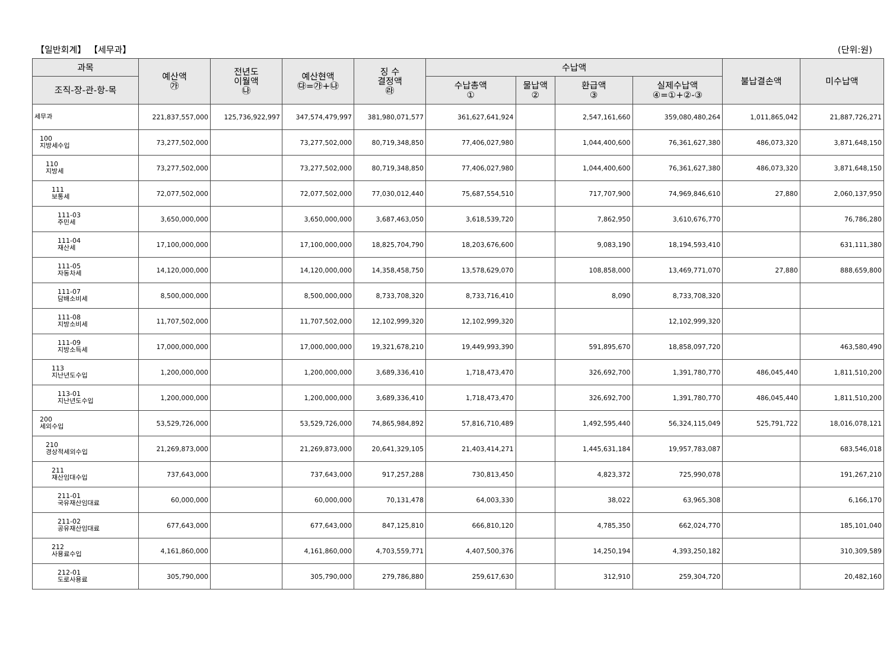【일반회계】 【세무과】 (단위:원)
| 과목 | 예산액 ㉮ | 전년도 이월액 ㉯ | 예산현액 ㉰=㉮+㉯ | 징 수 결정액 ㉱ | 수납액 | | | | 불납결손액 | 미수납액 |
| --- | --- | --- | --- | --- | --- | --- | --- | --- | --- | --- |
| 조직-장-관-항-목 | | | | | 수납총액 ① | 물납액 ② | 환급액 ③ | 실제수납액 ④=①+②-③ | | |
| 세무과 | 221,837,557,000 | 125,736,922,997 | 347,574,479,997 | 381,980,071,577 | 361,627,641,924 | | 2,547,161,660 | 359,080,480,264 | 1,011,865,042 | 21,887,726,271 |
| 100 지방세수입 | 73,277,502,000 | | 73,277,502,000 | 80,719,348,850 | 77,406,027,980 | | 1,044,400,600 | 76,361,627,380 | 486,073,320 | 3,871,648,150 |
| 110 지방세 | 73,277,502,000 | | 73,277,502,000 | 80,719,348,850 | 77,406,027,980 | | 1,044,400,600 | 76,361,627,380 | 486,073,320 | 3,871,648,150 |
| 111 보통세 | 72,077,502,000 | | 72,077,502,000 | 77,030,012,440 | 75,687,554,510 | | 717,707,900 | 74,969,846,610 | 27,880 | 2,060,137,950 |
| 111-03 주민세 | 3,650,000,000 | | 3,650,000,000 | 3,687,463,050 | 3,618,539,720 | | 7,862,950 | 3,610,676,770 | | 76,786,280 |
| 111-04 재산세 | 17,100,000,000 | | 17,100,000,000 | 18,825,704,790 | 18,203,676,600 | | 9,083,190 | 18,194,593,410 | | 631,111,380 |
| 111-05 자동차세 | 14,120,000,000 | | 14,120,000,000 | 14,358,458,750 | 13,578,629,070 | | 108,858,000 | 13,469,771,070 | 27,880 | 888,659,800 |
| 111-07 담배소비세 | 8,500,000,000 | | 8,500,000,000 | 8,733,708,320 | 8,733,716,410 | | 8,090 | 8,733,708,320 | | |
| 111-08 지방소비세 | 11,707,502,000 | | 11,707,502,000 | 12,102,999,320 | 12,102,999,320 | | | 12,102,999,320 | | |
| 111-09 지방소득세 | 17,000,000,000 | | 17,000,000,000 | 19,321,678,210 | 19,449,993,390 | | 591,895,670 | 18,858,097,720 | | 463,580,490 |
| 113 지난년도수입 | 1,200,000,000 | | 1,200,000,000 | 3,689,336,410 | 1,718,473,470 | | 326,692,700 | 1,391,780,770 | 486,045,440 | 1,811,510,200 |
| 113-01 지난년도수입 | 1,200,000,000 | | 1,200,000,000 | 3,689,336,410 | 1,718,473,470 | | 326,692,700 | 1,391,780,770 | 486,045,440 | 1,811,510,200 |
| 200 세외수입 | 53,529,726,000 | | 53,529,726,000 | 74,865,984,892 | 57,816,710,489 | | 1,492,595,440 | 56,324,115,049 | 525,791,722 | 18,016,078,121 |
| 210 경상적세외수입 | 21,269,873,000 | | 21,269,873,000 | 20,641,329,105 | 21,403,414,271 | | 1,445,631,184 | 19,957,783,087 | | 683,546,018 |
| 211 재산임대수입 | 737,643,000 | | 737,643,000 | 917,257,288 | 730,813,450 | | 4,823,372 | 725,990,078 | | 191,267,210 |
| 211-01 국유재산임대료 | 60,000,000 | | 60,000,000 | 70,131,478 | 64,003,330 | | 38,022 | 63,965,308 | | 6,166,170 |
| 211-02 공유재산임대료 | 677,643,000 | | 677,643,000 | 847,125,810 | 666,810,120 | | 4,785,350 | 662,024,770 | | 185,101,040 |
| 212 사용료수입 | 4,161,860,000 | | 4,161,860,000 | 4,703,559,771 | 4,407,500,376 | | 14,250,194 | 4,393,250,182 | | 310,309,589 |
| 212-01 도로사용료 | 305,790,000 | | 305,790,000 | 279,786,880 | 259,617,630 | | 312,910 | 259,304,720 | | 20,482,160 |